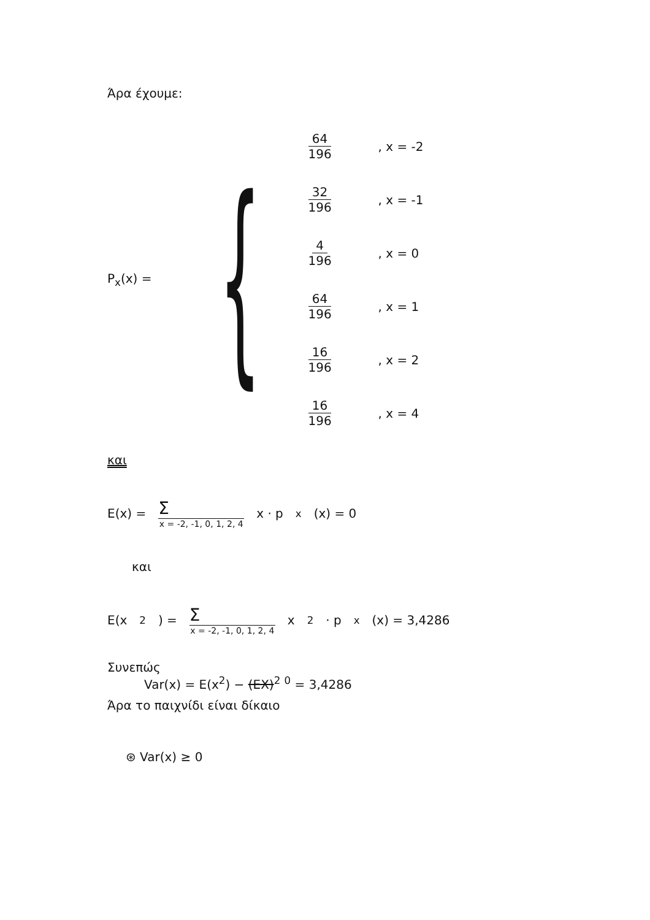Άρα έχουμε:
P<sub>x</sub>(x) =
{
64 196, x = -2
32 196, x = -1
4 196, x = 0
64 196, x = 1
16 196, x = 2
16 196, x = 4
και
E(x) = Σ x = -2, -1, 0, 1, 2, 4 x · p<sub>x</sub>(x) = 0
και
E(x<sup>2</sup>) = Σ x = -2, -1, 0, 1, 2, 4 x<sup>2</sup> · p<sub>x</sub>(x) = 3,4286
Συνεπώς
Var(x) = E(x<sup>2</sup>) − (EX)<sup>2</sup> <sup>0</sup> = 3,4286
Άρα το παιχνίδι είναι δίκαιο
⊛ Var(x) ≥ 0